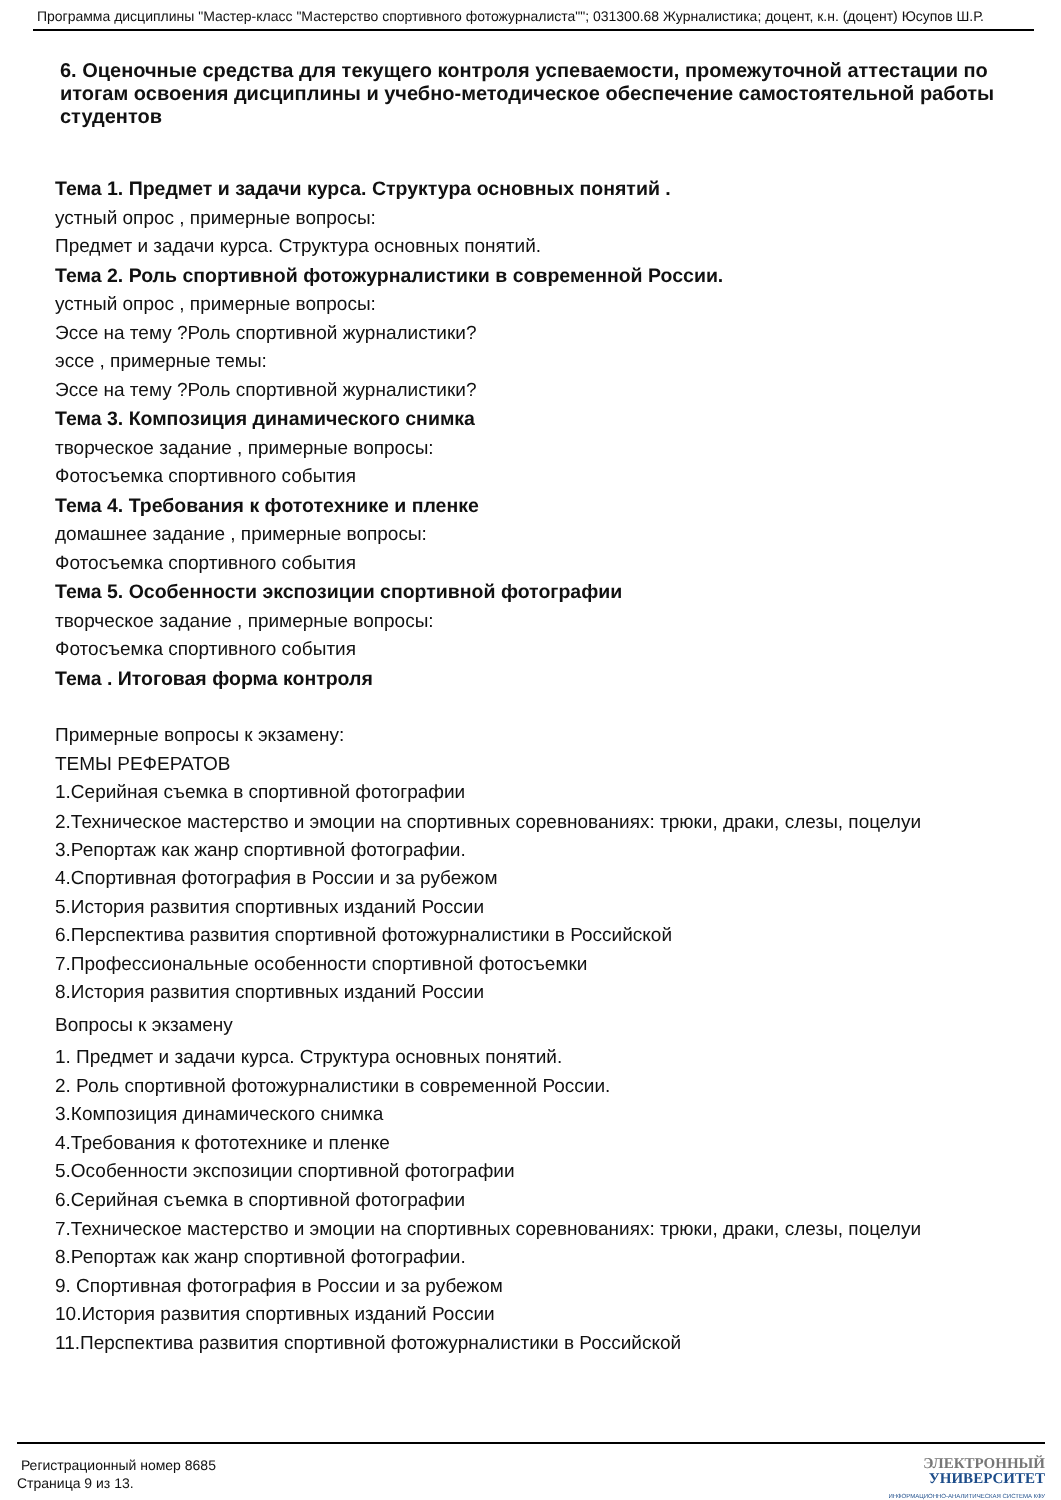Программа дисциплины "Мастер-класс "Мастерство спортивного фотожурналиста""; 031300.68 Журналистика; доцент, к.н. (доцент) Юсупов Ш.Р.
6. Оценочные средства для текущего контроля успеваемости, промежуточной аттестации по итогам освоения дисциплины и учебно-методическое обеспечение самостоятельной работы студентов
Тема 1. Предмет и задачи курса. Структура основных понятий .
устный опрос , примерные вопросы:
Предмет и задачи курса. Структура основных понятий.
Тема 2. Роль спортивной фотожурналистики в современной России.
устный опрос , примерные вопросы:
Эссе на тему ?Роль спортивной журналистики?
эссе , примерные темы:
Эссе на тему ?Роль спортивной журналистики?
Тема 3. Композиция динамического снимка
творческое задание , примерные вопросы:
Фотосъемка спортивного события
Тема 4. Требования к фототехнике и пленке
домашнее задание , примерные вопросы:
Фотосъемка спортивного события
Тема 5. Особенности экспозиции спортивной фотографии
творческое задание , примерные вопросы:
Фотосъемка спортивного события
Тема . Итоговая форма контроля
Примерные вопросы к экзамену:
ТЕМЫ РЕФЕРАТОВ
1.Серийная съемка в спортивной фотографии
2.Техническое мастерство и эмоции на спортивных соревнованиях: трюки, драки, слезы, поцелуи
3.Репортаж как жанр спортивной фотографии.
4.Спортивная фотография в России и за рубежом
5.История развития спортивных изданий России
6.Перспектива развития спортивной фотожурналистики в Российской
7.Профессиональные особенности спортивной фотосъемки
8.История развития спортивных изданий России
Вопросы к экзамену
1. Предмет и задачи курса. Структура основных понятий.
2. Роль спортивной фотожурналистики в современной России.
3.Композиция динамического снимка
4.Требования к фототехнике и пленке
5.Особенности экспозиции спортивной фотографии
6.Серийная съемка в спортивной фотографии
7.Техническое мастерство и эмоции на спортивных соревнованиях: трюки, драки, слезы, поцелуи
8.Репортаж как жанр спортивной фотографии.
9. Спортивная фотография в России и за рубежом
10.История развития спортивных изданий России
11.Перспектива развития спортивной фотожурналистики в Российской
Регистрационный номер 8685
Страница 9 из 13.
ЭЛЕКТРОННЫЙ
УНИВЕРСИТЕТ
ИНФОРМАЦИОННО-АНАЛИТИЧЕСКАЯ СИСТЕМА КФУ